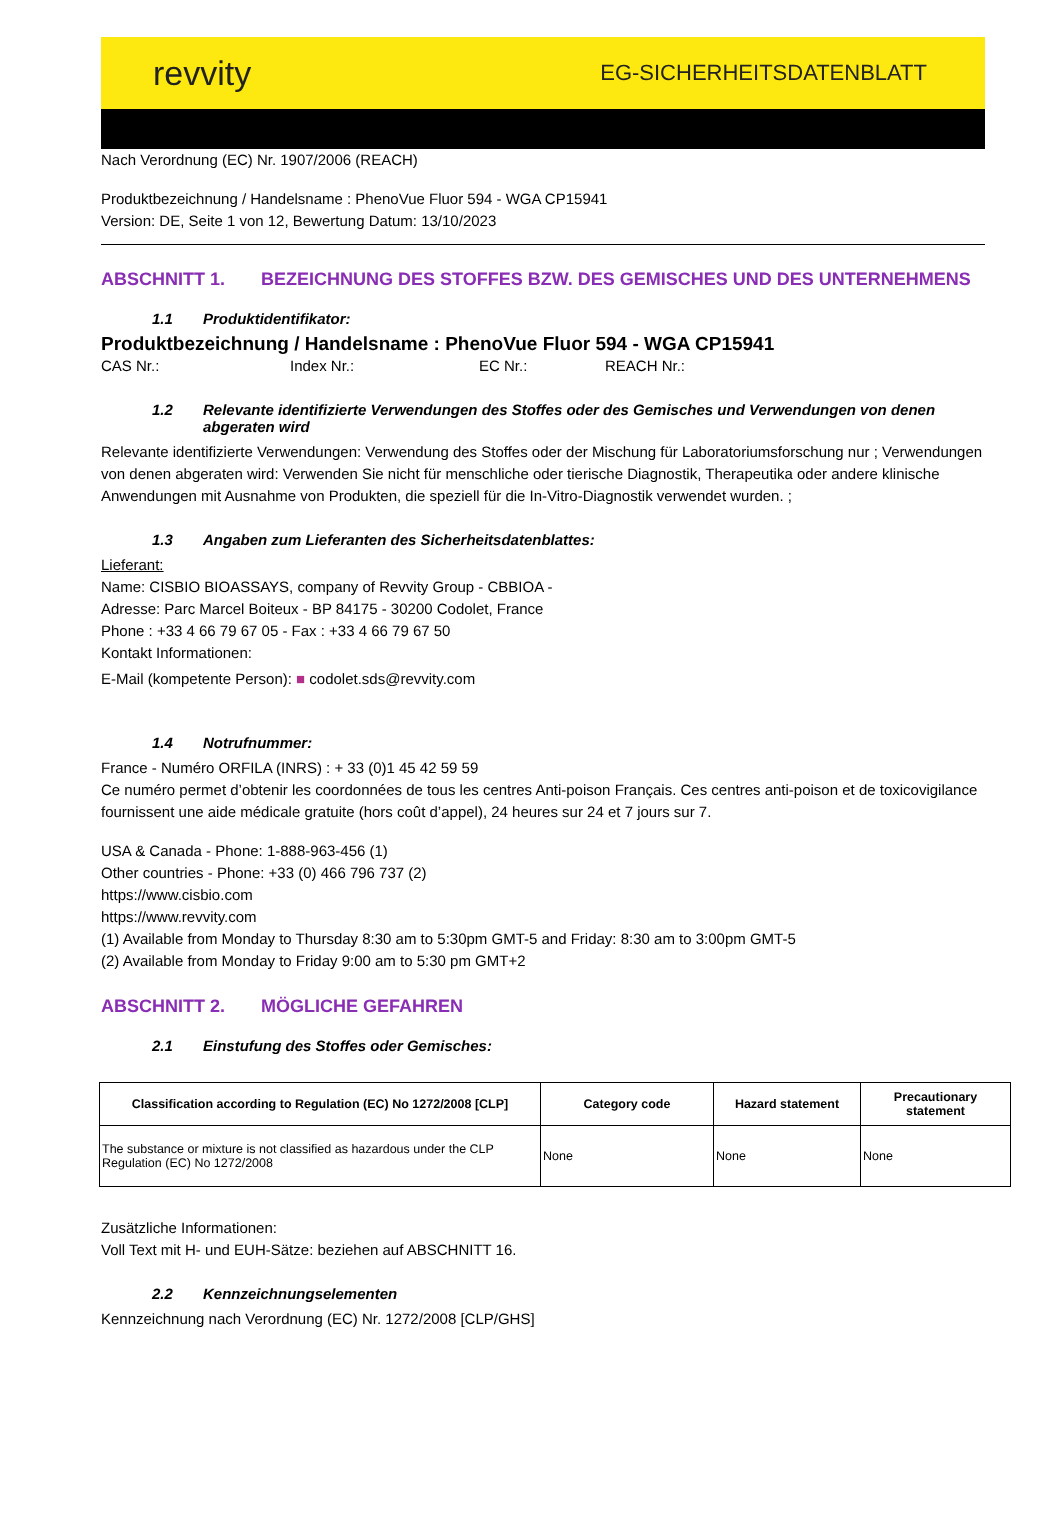revvity EG-SICHERHEITSDATENBLATT
Nach Verordnung (EC) Nr. 1907/2006 (REACH)
Produktbezeichnung / Handelsname : PhenoVue Fluor 594 - WGA CP15941
Version: DE, Seite 1 von 12, Bewertung Datum: 13/10/2023
ABSCHNITT 1. BEZEICHNUNG DES STOFFES BZW. DES GEMISCHES UND DES UNTERNEHMENS
1.1 Produktidentifikator:
Produktbezeichnung / Handelsname : PhenoVue Fluor 594 - WGA CP15941
CAS Nr.: Index Nr.: EC Nr.: REACH Nr.:
1.2 Relevante identifizierte Verwendungen des Stoffes oder des Gemisches und Verwendungen von denen
abgeraten wird
Relevante identifizierte Verwendungen: Verwendung des Stoffes oder der Mischung für Laboratoriumsforschung nur ; Verwendungen von denen abgeraten wird: Verwenden Sie nicht für menschliche oder tierische Diagnostik, Therapeutika oder andere klinische Anwendungen mit Ausnahme von Produkten, die speziell für die In-Vitro-Diagnostik verwendet wurden. ;
1.3 Angaben zum Lieferanten des Sicherheitsdatenblattes:
Lieferant:
Name: CISBIO BIOASSAYS, company of Revvity Group - CBBIOA -
Adresse: Parc Marcel Boiteux - BP 84175 - 30200 Codolet, France
Phone : +33 4 66 79 67 05 - Fax : +33 4 66 79 67 50
Kontakt Informationen:
E-Mail (kompetente Person): ■ codolet.sds@revvity.com
1.4 Notrufnummer:
France - Numéro ORFILA (INRS) : + 33 (0)1 45 42 59 59
Ce numéro permet d’obtenir les coordonnées de tous les centres Anti-poison Français. Ces centres anti-poison et de toxicovigilance fournissent une aide médicale gratuite (hors coût d’appel), 24 heures sur 24 et 7 jours sur 7.
USA & Canada - Phone: 1-888-963-456 (1)
Other countries - Phone: +33 (0) 466 796 737 (2)
https://www.cisbio.com
https://www.revvity.com
(1) Available from Monday to Thursday 8:30 am to 5:30pm GMT-5 and Friday: 8:30 am to 3:00pm GMT-5
(2) Available from Monday to Friday 9:00 am to 5:30 pm GMT+2
ABSCHNITT 2. MÖGLICHE GEFAHREN
2.1 Einstufung des Stoffes oder Gemisches:
| Classification according to Regulation (EC) No 1272/2008 [CLP] | Category code | Hazard statement | Precautionary statement |
| --- | --- | --- | --- |
| The substance or mixture is not classified as hazardous under the CLP Regulation (EC) No 1272/2008 | None | None | None |
Zusätzliche Informationen:
Voll Text mit H- und EUH-Sätze: beziehen auf ABSCHNITT 16.
2.2 Kennzeichnungselementen
Kennzeichnung nach Verordnung (EC) Nr. 1272/2008 [CLP/GHS]